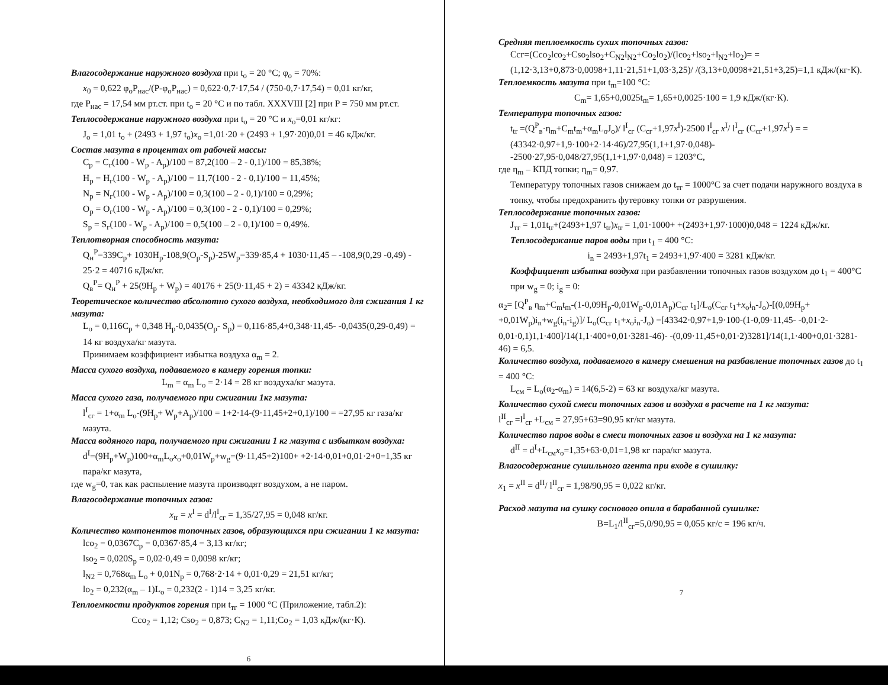Влагосодержание наружного воздуха при t<sub>o</sub> = 20 °C; φ<sub>o</sub> = 70%:
x<sub>0</sub> = 0,622 φ<sub>o</sub>P<sub>нас</sub>/(P-φ<sub>o</sub>P<sub>нас</sub>) = 0,622·0,7·17,54 / (750-0,7·17,54) = 0,01 кг/кг,
где P<sub>нас</sub> = 17,54 мм рт.ст. при t<sub>o</sub> = 20 °C и по табл. XXXVIII [2] при P = 750 мм рт.ст.
Теплосодержание наружного воздуха при t<sub>o</sub> = 20 °C и x<sub>o</sub>=0,01 кг/кг:
J<sub>o</sub> = 1,01 t<sub>o</sub> + (2493 + 1,97 t<sub>o</sub>)x<sub>o</sub> =1,01·20 + (2493 + 1,97·20)0,01 = 46 кДж/кг.
Состав мазута в процентах от рабочей массы:
C<sub>p</sub> = C<sub>г</sub>(100 - W<sub>p</sub> - A<sub>p</sub>)/100 = 87,2(100 – 2 - 0,1)/100 = 85,38%;
H<sub>p</sub> = H<sub>г</sub>(100 - W<sub>p</sub> - A<sub>p</sub>)/100 = 11,7(100 - 2 - 0,1)/100 = 11,45%;
N<sub>p</sub> = N<sub>г</sub>(100 - W<sub>p</sub> - A<sub>p</sub>)/100 = 0,3(100 – 2 - 0,1)/100 = 0,29%;
O<sub>p</sub> = O<sub>г</sub>(100 - W<sub>p</sub> - A<sub>p</sub>)/100 = 0,3(100 - 2 - 0,1)/100 = 0,29%;
S<sub>p</sub> = S<sub>г</sub>(100 - W<sub>p</sub> - A<sub>p</sub>)/100 = 0,5(100 – 2 - 0,1)/100 = 0,49%.
Теплотворная способность мазута:
Q<sub>н</sub><sup>P</sup>=339C<sub>p</sub>+ 1030H<sub>p</sub>-108,9(O<sub>p</sub>-S<sub>p</sub>)-25W<sub>p</sub>=339·85,4 + 1030·11,45 – -108,9(0,29 -0,49) - 25·2 = 40716 кДж/кг.
Q<sub>в</sub><sup>P</sup>= Q<sub>н</sub><sup>P</sup> + 25(9H<sub>p</sub> + W<sub>p</sub>) = 40176 + 25(9·11,45 + 2) = 43342 кДж/кг.
Теоретическое количество абсолютно сухого воздуха, необходимого для сжигания 1 кг мазута:
L<sub>o</sub> = 0,116C<sub>p</sub> + 0,348 H<sub>p</sub>-0,0435(O<sub>p</sub>- S<sub>p</sub>) = 0,116·85,4+0,348·11,45- -0,0435(0,29-0,49) = 14 кг воздуха/кг мазута.
Принимаем коэффициент избытка воздуха α<sub>m</sub> = 2.
Масса сухого воздуха, подаваемого в камеру горения топки:
L<sub>m</sub> = α<sub>m</sub> L<sub>o</sub> = 2·14 = 28 кг воздуха/кг мазута.
Масса сухого газа, получаемого при сжигании 1кг мазута:
l<sup>I</sup><sub>сг</sub> = 1+α<sub>m</sub> L<sub>o</sub>-(9H<sub>p</sub>+ W<sub>p</sub>+A<sub>p</sub>)/100 = 1+2·14-(9·11,45+2+0,1)/100 = =27,95 кг газа/кг мазута.
Масса водяного пара, получаемого при сжигании 1 кг мазута с избытком воздуха:
d<sup>I</sup>=(9H<sub>p</sub>+W<sub>p</sub>)100+α<sub>m</sub>L<sub>o</sub>x<sub>o</sub>+0,01W<sub>p</sub>+w<sub>g</sub>=(9·11,45+2)100+ +2·14·0,01+0,01·2+0=1,35 кг пара/кг мазута,
где w<sub>g</sub>=0, так как распыление мазута производят воздухом, а не паром.
Влагосодержание топочных газов:
x<sub>tr</sub> = x<sup>I</sup> = d<sup>I</sup>/l<sup>I</sup><sub>сг</sub> = 1,35/27,95 = 0,048 кг/кг.
Количество компонентов топочных газов, образующихся при сжигании 1 кг мазута:
lco<sub>2</sub> = 0,0367C<sub>p</sub> = 0,0367·85,4 = 3,13 кг/кг;
lso<sub>2</sub> = 0,020S<sub>p</sub> = 0,02·0,49 = 0,0098 кг/кг;
l<sub>N2</sub> = 0,768α<sub>m</sub> L<sub>o</sub> + 0,01N<sub>p</sub> = 0,768·2·14 + 0,01·0,29 = 21,51 кг/кг;
lo<sub>2</sub> = 0,232(α<sub>m</sub> – 1)L<sub>o</sub> = 0,232(2 - 1)14 = 3,25 кг/кг.
Теплоемкости продуктов горения при t<sub>тг</sub> = 1000 °C (Приложение, табл.2):
Cco<sub>2</sub> = 1,12; Cso<sub>2</sub> = 0,873; C<sub>N2</sub> = 1,11;Co<sub>2</sub> = 1,03 кДж/(кг·К).
6
Средняя теплоемкость сухих топочных газов:
Cсг=(Cco<sub>2</sub>lco<sub>2</sub>+Cso<sub>2</sub>lso<sub>2</sub>+C<sub>N2</sub>l<sub>N2</sub>+Co<sub>2</sub>lo<sub>2</sub>)/(lco<sub>2</sub>+lso<sub>2</sub>+l<sub>N2</sub>+lo<sub>2</sub>)= = (1,12·3,13+0,873·0,0098+1,11·21,51+1,03·3,25)/ /(3,13+0,0098+21,51+3,25)=1,1 кДж/(кг·К).
Теплоемкость мазута при t<sub>m</sub>=100 °C:
C<sub>m</sub>= 1,65+0,0025t<sub>m</sub>= 1,65+0,0025·100 = 1,9 кДж/(кг·К).
Температура топочных газов:
t<sub>tr</sub> =(Q<sup>P</sup><sub>в</sub>·η<sub>m</sub>+C<sub>m</sub>t<sub>m</sub>+α<sub>m</sub>L<sub>o</sub>J<sub>o</sub>)/ l<sup>I</sup><sub>сг</sub> (C<sub>сг</sub>+1,97x<sup>I</sup>)-2500 l<sup>I</sup><sub>сг</sub> x<sup>I</sup>/ l<sup>I</sup><sub>сг</sub> (C<sub>сг</sub>+1,97x<sup>I</sup>) = = (43342·0,97+1,9·100+2·14·46)/27,95(1,1+1,97·0,048)- -2500·27,95·0,048/27,95(1,1+1,97·0,048) = 1203°C,
где η<sub>m</sub> – КПД топки; η<sub>m</sub>= 0,97.
Температуру топочных газов снижаем до t<sub>тг</sub> = 1000°C за счет подачи наружного воздуха в топку, чтобы предохранить футеровку топки от разрушения.
Теплосодержание топочных газов:
J<sub>тг</sub> = 1,01t<sub>tr</sub>+(2493+1,97 t<sub>tr</sub>)x<sub>tr</sub> = 1,01·1000+ +(2493+1,97·1000)0,048 = 1224 кДж/кг.
Теплосодержание паров воды при t<sub>1</sub> = 400 °C:
i<sub>n</sub> = 2493+1,97t<sub>1</sub> = 2493+1,97·400 = 3281 кДж/кг.
Коэффициент избытка воздуха при разбавлении топочных газов воздухом до t<sub>1</sub> = 400°C при w<sub>g</sub> = 0; i<sub>g</sub> = 0:
α<sub>2</sub>= [Q<sup>P</sup><sub>в</sub> η<sub>m</sub>+C<sub>m</sub>t<sub>m</sub>-(1-0,09H<sub>p</sub>-0,01W<sub>p</sub>-0,01A<sub>p</sub>)C<sub>сг</sub> t<sub>1</sub>]/L<sub>o</sub>(C<sub>сг</sub> t<sub>1</sub>+x<sub>o</sub>i<sub>n</sub>-J<sub>o</sub>)-[(0,09H<sub>p</sub>+ +0,01W<sub>p</sub>)i<sub>n</sub>+w<sub>g</sub>(i<sub>n</sub>-i<sub>g</sub>)]/ L<sub>o</sub>(C<sub>сг</sub> t<sub>1</sub>+x<sub>o</sub>i<sub>n</sub>-J<sub>o</sub>) =[43342·0,97+1,9·100-(1-0,09·11,45- -0,01·2-0,01·0,1)1,1·400]/14(1,1·400+0,01·3281-46)- -(0,09·11,45+0,01·2)3281]/14(1,1·400+0,01·3281-46) = 6,5.
Количество воздуха, подаваемого в камеру смешения на разбавление топочных газов до t<sub>1</sub> = 400 °C:
L<sub>см</sub> = L<sub>o</sub>(α<sub>2</sub>-α<sub>m</sub>) = 14(6,5-2) = 63 кг воздуха/кг мазута.
Количество сухой смеси топочных газов и воздуха в расчете на 1 кг мазута:
l<sup>II</sup><sub>сг</sub> =l<sup>I</sup><sub>сг</sub> +L<sub>см</sub> = 27,95+63=90,95 кг/кг мазута.
Количество паров воды в смеси топочных газов и воздуха на 1 кг мазута:
d<sup>II</sup> = d<sup>I</sup>+L<sub>см</sub>x<sub>o</sub>=1,35+63·0,01=1,98 кг пара/кг мазута.
Влагосодержание сушильного агента при входе в сушилку:
x<sub>1</sub> = x<sup>II</sup> = d<sup>II</sup>/ l<sup>II</sup><sub>сг</sub> = 1,98/90,95 = 0,022 кг/кг.
Расход мазута на сушку соснового опила в барабанной сушилке:
B=L<sub>1</sub>/l<sup>II</sup><sub>сг</sub>=5,0/90,95 = 0,055 кг/с = 196 кг/ч.
7